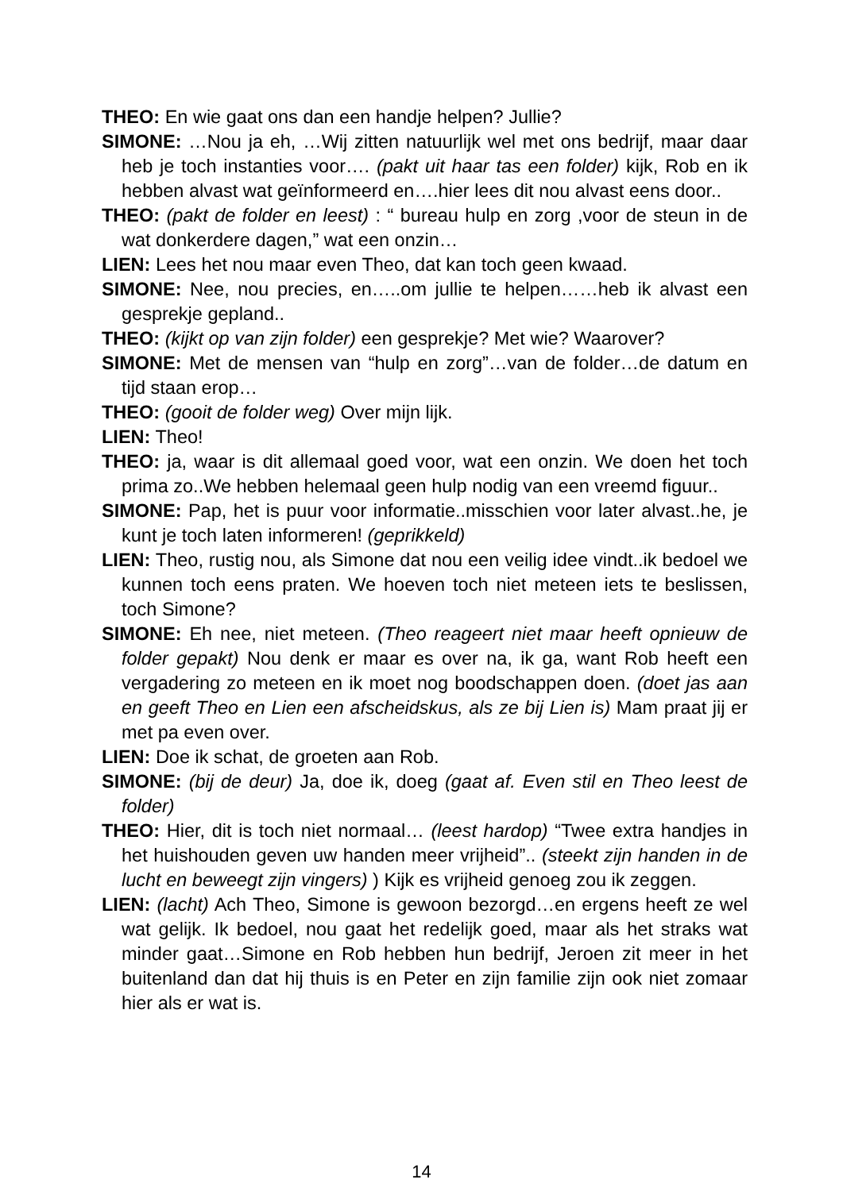THEO: En wie gaat ons dan een handje helpen? Jullie?
SIMONE: …Nou ja eh, …Wij zitten natuurlijk wel met ons bedrijf, maar daar heb je toch instanties voor…. (pakt uit haar tas een folder) kijk, Rob en ik hebben alvast wat geïnformeerd en….hier lees dit nou alvast eens door..
THEO: (pakt de folder en leest) : “ bureau hulp en zorg ,voor de steun in de wat donkerdere dagen,” wat een onzin…
LIEN: Lees het nou maar even Theo, dat kan toch geen kwaad.
SIMONE: Nee, nou precies, en…..om jullie te helpen……heb ik alvast een gesprekje gepland..
THEO: (kijkt op van zijn folder) een gesprekje? Met wie? Waarover?
SIMONE: Met de mensen van “hulp en zorg”…van de folder…de datum en tijd staan erop…
THEO: (gooit de folder weg) Over mijn lijk.
LIEN: Theo!
THEO: ja, waar is dit allemaal goed voor, wat een onzin. We doen het toch prima zo..We hebben helemaal geen hulp nodig van een vreemd figuur..
SIMONE: Pap, het is puur voor informatie..misschien voor later alvast..he, je kunt je toch laten informeren! (geprikkeld)
LIEN: Theo, rustig nou, als Simone dat nou een veilig idee vindt..ik bedoel we kunnen toch eens praten. We hoeven toch niet meteen iets te beslissen, toch Simone?
SIMONE: Eh nee, niet meteen. (Theo reageert niet maar heeft opnieuw de folder gepakt) Nou denk er maar es over na, ik ga, want Rob heeft een vergadering zo meteen en ik moet nog boodschappen doen. (doet jas aan en geeft Theo en Lien een afscheidskus, als ze bij Lien is) Mam praat jij er met pa even over.
LIEN: Doe ik schat, de groeten aan Rob.
SIMONE: (bij de deur) Ja, doe ik, doeg (gaat af. Even stil en Theo leest de folder)
THEO: Hier, dit is toch niet normaal… (leest hardop) “Twee extra handjes in het huishouden geven uw handen meer vrijheid”.. (steekt zijn handen in de lucht en beweegt zijn vingers) ) Kijk es vrijheid genoeg zou ik zeggen.
LIEN: (lacht) Ach Theo, Simone is gewoon bezorgd…en ergens heeft ze wel wat gelijk. Ik bedoel, nou gaat het redelijk goed, maar als het straks wat minder gaat…Simone en Rob hebben hun bedrijf, Jeroen zit meer in het buitenland dan dat hij thuis is en Peter en zijn familie zijn ook niet zomaar hier als er wat is.
14